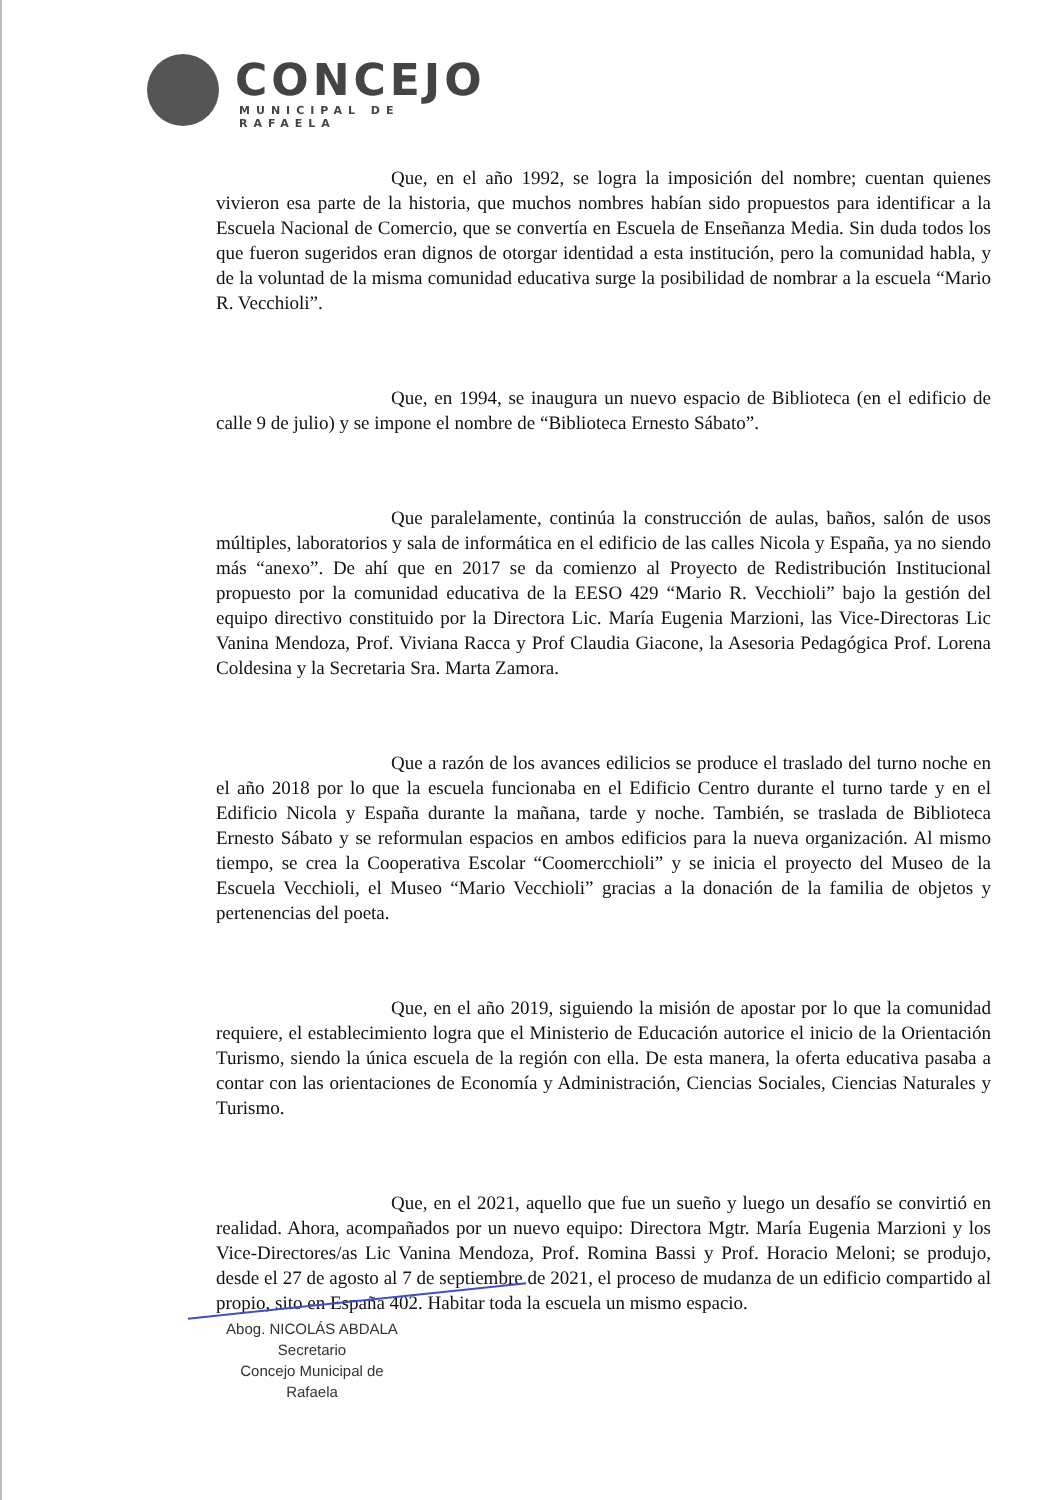CONCEJO
MUNICIPAL DE RAFAELA
Que, en el año 1992, se logra la imposición del nombre; cuentan quienes vivieron esa parte de la historia, que muchos nombres habían sido propuestos para identificar a la Escuela Nacional de Comercio, que se convertía en Escuela de Enseñanza Media. Sin duda todos los que fueron sugeridos eran dignos de otorgar identidad a esta institución, pero la comunidad habla, y de la voluntad de la misma comunidad educativa surge la posibilidad de nombrar a la escuela “Mario R. Vecchioli”.
Que, en 1994, se inaugura un nuevo espacio de Biblioteca (en el edificio de calle 9 de julio) y se impone el nombre de “Biblioteca Ernesto Sábato”.
Que paralelamente, continúa la construcción de aulas, baños, salón de usos múltiples, laboratorios y sala de informática en el edificio de las calles Nicola y España, ya no siendo más “anexo”. De ahí que en 2017 se da comienzo al Proyecto de Redistribución Institucional propuesto por la comunidad educativa de la EESO 429 “Mario R. Vecchioli” bajo la gestión del equipo directivo constituido por la Directora Lic. María Eugenia Marzioni, las Vice-Directoras Lic Vanina Mendoza, Prof. Viviana Racca y Prof Claudia Giacone, la Asesoria Pedagógica Prof. Lorena Coldesina y la Secretaria Sra. Marta Zamora.
Que a razón de los avances edilicios se produce el traslado del turno noche en el año 2018 por lo que la escuela funcionaba en el Edificio Centro durante el turno tarde y en el Edificio Nicola y España durante la mañana, tarde y noche. También, se traslada de Biblioteca Ernesto Sábato y se reformulan espacios en ambos edificios para la nueva organización. Al mismo tiempo, se crea la Cooperativa Escolar “Coomercchioli” y se inicia el proyecto del Museo de la Escuela Vecchioli, el Museo “Mario Vecchioli” gracias a la donación de la familia de objetos y pertenencias del poeta.
Que, en el año 2019, siguiendo la misión de apostar por lo que la comunidad requiere, el establecimiento logra que el Ministerio de Educación autorice el inicio de la Orientación Turismo, siendo la única escuela de la región con ella. De esta manera, la oferta educativa pasaba a contar con las orientaciones de Economía y Administración, Ciencias Sociales, Ciencias Naturales y Turismo.
Que, en el 2021, aquello que fue un sueño y luego un desafío se convirtió en realidad. Ahora, acompañados por un nuevo equipo: Directora Mgtr. María Eugenia Marzioni y los Vice-Directores/as Lic Vanina Mendoza, Prof. Romina Bassi y Prof. Horacio Meloni; se produjo, desde el 27 de agosto al 7 de septiembre de 2021, el proceso de mudanza de un edificio compartido al propio, sito en España 402. Habitar toda la escuela un mismo espacio.
Abog. NICOLÁS ABDALA
Secretario
Concejo Municipal de Rafaela